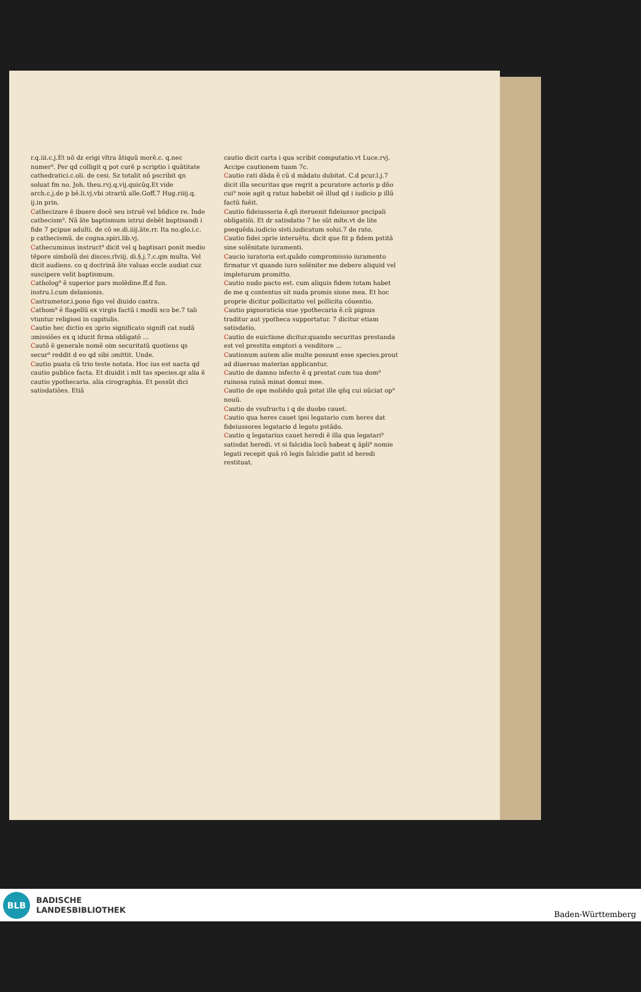r.q.iii.c.j.Et nõ dz erigi vltra ãtiquũ morẽ.c. q.nec numer⁹. Per qd colligit q pot curẽ p scriptio i quãtitate cathedratici.c.oli. de cesi. Sz totalit nõ pscribit qn soluat fm no. Joh. theu.rvj.q.vij.quicũq.Et vide arch.c.j.de p bẽ.li.vj.vbi ɔtrariũ alle.Goff.7 Hug.riiij.q. ij.in prin.
Cathecizare ẽ ibuere docẽ seu istruẽ vel bñdice re. Inde cathecism⁹. Nã ãte baptismum istrui debẽt baptisandi i fide 7 pcipue adulti. de cõ se.di.iiij.ãte.rr. Ita no.glo.i.c. p cathecismũ. de cogna.spiri.lib.vj.
Cathecuminus instruct⁹ dicit vel q baptisari ponit medio tẽpore simbolũ dei disces.rlviij. di.§.j.7.c.qm multa. Vel dicit audiens. co q doctrinã ãte valuas eccle audiat cuz suscipere velit baptismum.
Catholog⁹ ẽ superior pars molẽdine.ff.d fun. instru.l.cum delanionis.
Castrametor.i.pono figo vel diuido castra.
Cathom⁹ ẽ flagellũ ex virgis factũ i modũ sco be.7 tali vtuntur religiosi in capitulis.
Cautio hec dictio ex ɔprio significato signifi cat nudã ɔmissiões ex q iducit firma obligatõ ...
Cautõ ẽ generale nomẽ oim securitatũ quotiens qs secur⁹ reddit d eo qd sibi ɔmittit. Unde.
Cautio puata cũ trio teste notata. Hoc ius est nacta qd cautio publice facta. Et diuidit i mlt tas species.qz alia ẽ cautio ypothecaria. alia cirographia. Et possũt dici satisdatiões. Etiã
cautio dicit carta i qua scribit computatio.vt Luce.rvj. Accipe cautionem tuam 7c.
Cautio rati dãda ẽ cũ d mãdato dubitat. C.d pcur.l.j.7 dicit illa securitas que reqrit a pcuratore actoris p dño cui⁹ noie agit q ratuz habebit oẽ illud qd i iudicio p illũ factũ fuẽit.
Cautio fideiussoria ẽ.qñ iteruenit fideiussor pncipali obligatiõi. Et dr satisdatio 7 he sũt mlte.vt de lite psequẽda.iudicio sisti.iudicatum solui.7 de rato.
Cautio fidei ɔprie interuẽtu. dicit que fit p fidem pstitã sine solẽnitate iuramenti.
Caucio iuratoria est.quãdo compromissio iuramento firmatur vt quando iuro solẽniter me debere aliquid vel impleturum promitto.
Cautio nudo pacto est. cum aliquis fidem totam habet de me q contentus sit nuda promis sione mea. Et hoc proprie dicitur pollicitatio vel pollicita cõuentio.
Cautio pignoraticia siue ypothecaria ẽ.cũ pignus traditur aut ypotheca supportatur. 7 dicitur etiam satisdatio.
Cautio de euictione dicitur.quando securitas prestanda est vel prestita emptori a venditore ...
Cautionum autem alie multe possunt esse species.prout ad diuersas materias applicantur.
Cautio de damno infecto ẽ q prestat cum tua dom⁹ ruinosa ruinã minat domui mee.
Cautio de ope moliẽdo quã pstat ille qñq cui nũciat op⁹ nouũ.
Cautio de vsufructu i q de duobo cauet.
Cautio qua heres cauet ipsi legatario cum heres dat fideiussores legatario d legato pstãdo.
Cautio q legatarius cauet heredi ẽ illa qua legatari⁹ satisdat heredi. vt si falcidia locũ habeat q ãpli⁹ nomie legati recepit quã rõ legis falcidie patit id heredi restituat.
BLB
BADISCHE
LANDESBIBLIOTHEK
Baden-Württemberg